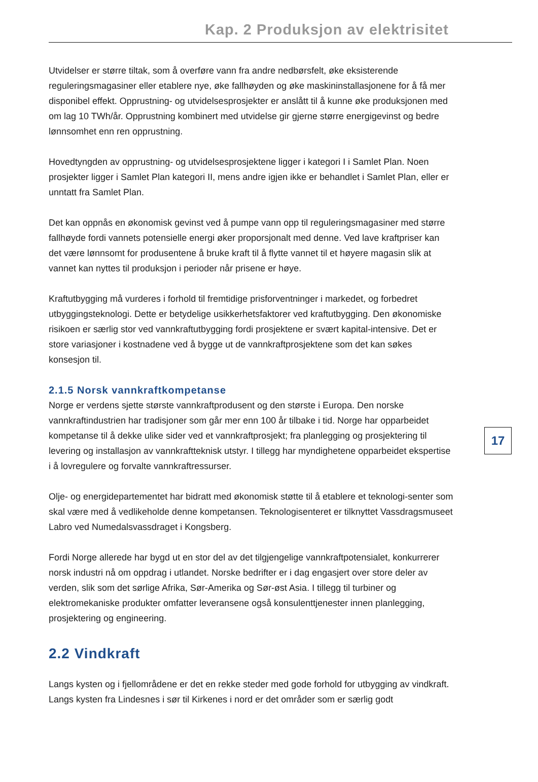Kap. 2 Produksjon av elektrisitet
Utvidelser er større tiltak, som å overføre vann fra andre nedbørsfelt, øke eksisterende reguleringsmagasiner eller etablere nye, øke fallhøyden og øke maskininstallasjonene for å få mer disponibel effekt. Opprustning- og utvidelsesprosjekter er anslått til å kunne øke produksjonen med om lag 10 TWh/år. Opprustning kombinert med utvidelse gir gjerne større energigevinst og bedre lønnsomhet enn ren opprustning.
Hovedtyngden av opprustning- og utvidelsesprosjektene ligger i kategori I i Samlet Plan. Noen prosjekter ligger i Samlet Plan kategori II, mens andre igjen ikke er behandlet i Samlet Plan, eller er unntatt fra Samlet Plan.
Det kan oppnås en økonomisk gevinst ved å pumpe vann opp til reguleringsmagasiner med større fallhøyde fordi vannets potensielle energi øker proporsjonalt med denne. Ved lave kraftpriser kan det være lønnsomt for produsentene å bruke kraft til å flytte vannet til et høyere magasin slik at vannet kan nyttes til produksjon i perioder når prisene er høye.
Kraftutbygging må vurderes i forhold til fremtidige prisforventninger i markedet, og forbedret utbyggingsteknologi. Dette er betydelige usikkerhetsfaktorer ved kraftutbygging. Den økonomiske risikoen er særlig stor ved vannkraftutbygging fordi prosjektene er svært kapital-intensive. Det er store variasjoner i kostnadene ved å bygge ut de vannkraftprosjektene som det kan søkes konsesjon til.
17
2.1.5 Norsk vannkraftkompetanse
Norge er verdens sjette største vannkraftprodusent og den største i Europa. Den norske vannkraftindustrien har tradisjoner som går mer enn 100 år tilbake i tid. Norge har opparbeidet kompetanse til å dekke ulike sider ved et vannkraftprosjekt; fra planlegging og prosjektering til levering og installasjon av vannkraftteknisk utstyr. I tillegg har myndighetene opparbeidet ekspertise i å lovregulere og forvalte vannkraftressurser.
Olje- og energidepartementet har bidratt med økonomisk støtte til å etablere et teknologi-senter som skal være med å vedlikeholde denne kompetansen. Teknologisenteret er tilknyttet Vassdragsmuseet Labro ved Numedalsvassdraget i Kongsberg.
Fordi Norge allerede har bygd ut en stor del av det tilgjengelige vannkraftpotensialet, konkurrerer norsk industri nå om oppdrag i utlandet. Norske bedrifter er i dag engasjert over store deler av verden, slik som det sørlige Afrika, Sør-Amerika og Sør-øst Asia. I tillegg til turbiner og elektromekaniske produkter omfatter leveransene også konsulenttjenester innen planlegging, prosjektering og engineering.
2.2 Vindkraft
Langs kysten og i fjellområdene er det en rekke steder med gode forhold for utbygging av vindkraft. Langs kysten fra Lindesnes i sør til Kirkenes i nord er det områder som er særlig godt